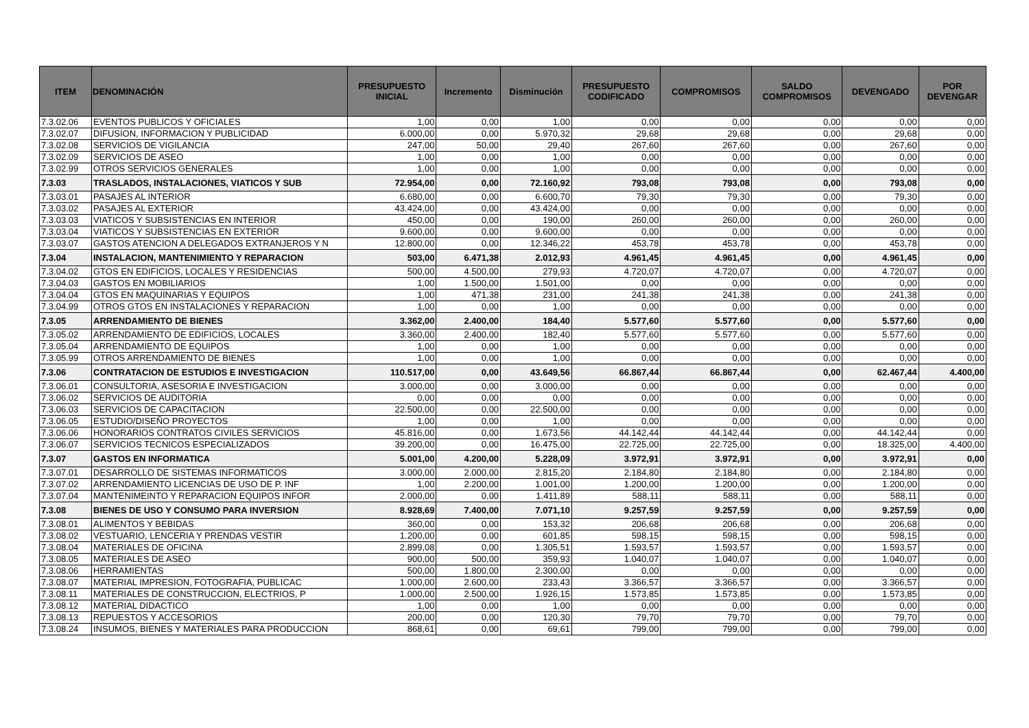| ITEM | DENOMINACIÓN | PRESUPUESTO INICIAL | Incremento | Disminución | PRESUPUESTO CODIFICADO | COMPROMISOS | SALDO COMPROMISOS | DEVENGADO | POR DEVENGAR |
| --- | --- | --- | --- | --- | --- | --- | --- | --- | --- |
| 7.3.02.06 | EVENTOS PUBLICOS Y OFICIALES | 1,00 | 0,00 | 1,00 | 0,00 | 0,00 | 0,00 | 0,00 | 0,00 |
| 7.3.02.07 | DIFUSION, INFORMACION Y PUBLICIDAD | 6.000,00 | 0,00 | 5.970,32 | 29,68 | 29,68 | 0,00 | 29,68 | 0,00 |
| 7.3.02.08 | SERVICIOS DE VIGILANCIA | 247,00 | 50,00 | 29,40 | 267,60 | 267,60 | 0,00 | 267,60 | 0,00 |
| 7.3.02.09 | SERVICIOS DE ASEO | 1,00 | 0,00 | 1,00 | 0,00 | 0,00 | 0,00 | 0,00 | 0,00 |
| 7.3.02.99 | OTROS SERVICIOS GENERALES | 1,00 | 0,00 | 1,00 | 0,00 | 0,00 | 0,00 | 0,00 | 0,00 |
| 7.3.03 | TRASLADOS, INSTALACIONES, VIATICOS Y SUB | 72.954,00 | 0,00 | 72.160,92 | 793,08 | 793,08 | 0,00 | 793,08 | 0,00 |
| 7.3.03.01 | PASAJES AL INTERIOR | 6.680,00 | 0,00 | 6.600,70 | 79,30 | 79,30 | 0,00 | 79,30 | 0,00 |
| 7.3.03.02 | PASAJES AL EXTERIOR | 43.424,00 | 0,00 | 43.424,00 | 0,00 | 0,00 | 0,00 | 0,00 | 0,00 |
| 7.3.03.03 | VIATICOS Y SUBSISTENCIAS EN INTERIOR | 450,00 | 0,00 | 190,00 | 260,00 | 260,00 | 0,00 | 260,00 | 0,00 |
| 7.3.03.04 | VIATICOS Y SUBSISTENCIAS EN EXTERIOR | 9.600,00 | 0,00 | 9.600,00 | 0,00 | 0,00 | 0,00 | 0,00 | 0,00 |
| 7.3.03.07 | GASTOS ATENCION A DELEGADOS EXTRANJEROS Y N | 12.800,00 | 0,00 | 12.346,22 | 453,78 | 453,78 | 0,00 | 453,78 | 0,00 |
| 7.3.04 | INSTALACION, MANTENIMIENTO Y REPARACION | 503,00 | 6.471,38 | 2.012,93 | 4.961,45 | 4.961,45 | 0,00 | 4.961,45 | 0,00 |
| 7.3.04.02 | GTOS EN EDIFICIOS, LOCALES Y RESIDENCIAS | 500,00 | 4.500,00 | 279,93 | 4.720,07 | 4.720,07 | 0,00 | 4.720,07 | 0,00 |
| 7.3.04.03 | GASTOS EN MOBILIARIOS | 1,00 | 1.500,00 | 1.501,00 | 0,00 | 0,00 | 0,00 | 0,00 | 0,00 |
| 7.3.04.04 | GTOS EN MAQUINARIAS Y EQUIPOS | 1,00 | 471,38 | 231,00 | 241,38 | 241,38 | 0,00 | 241,38 | 0,00 |
| 7.3.04.99 | OTROS GTOS EN INSTALACIONES Y REPARACION | 1,00 | 0,00 | 1,00 | 0,00 | 0,00 | 0,00 | 0,00 | 0,00 |
| 7.3.05 | ARRENDAMIENTO DE BIENES | 3.362,00 | 2.400,00 | 184,40 | 5.577,60 | 5.577,60 | 0,00 | 5.577,60 | 0,00 |
| 7.3.05.02 | ARRENDAMIENTO DE EDIFICIOS, LOCALES | 3.360,00 | 2.400,00 | 182,40 | 5.577,60 | 5.577,60 | 0,00 | 5.577,60 | 0,00 |
| 7.3.05.04 | ARRENDAMIENTO DE EQUIPOS | 1,00 | 0,00 | 1,00 | 0,00 | 0,00 | 0,00 | 0,00 | 0,00 |
| 7.3.05.99 | OTROS ARRENDAMIENTO DE BIENES | 1,00 | 0,00 | 1,00 | 0,00 | 0,00 | 0,00 | 0,00 | 0,00 |
| 7.3.06 | CONTRATACION DE ESTUDIOS E INVESTIGACION | 110.517,00 | 0,00 | 43.649,56 | 66.867,44 | 66.867,44 | 0,00 | 62.467,44 | 4.400,00 |
| 7.3.06.01 | CONSULTORIA, ASESORIA E INVESTIGACION | 3.000,00 | 0,00 | 3.000,00 | 0,00 | 0,00 | 0,00 | 0,00 | 0,00 |
| 7.3.06.02 | SERVICIOS DE AUDITORIA | 0,00 | 0,00 | 0,00 | 0,00 | 0,00 | 0,00 | 0,00 | 0,00 |
| 7.3.06.03 | SERVICIOS DE CAPACITACION | 22.500,00 | 0,00 | 22.500,00 | 0,00 | 0,00 | 0,00 | 0,00 | 0,00 |
| 7.3.06.05 | ESTUDIO/DISEÑO PROYECTOS | 1,00 | 0,00 | 1,00 | 0,00 | 0,00 | 0,00 | 0,00 | 0,00 |
| 7.3.06.06 | HONORARIOS CONTRATOS CIVILES SERVICIOS | 45.816,00 | 0,00 | 1.673,56 | 44.142,44 | 44.142,44 | 0,00 | 44.142,44 | 0,00 |
| 7.3.06.07 | SERVICIOS TECNICOS ESPECIALIZADOS | 39.200,00 | 0,00 | 16.475,00 | 22.725,00 | 22.725,00 | 0,00 | 18.325,00 | 4.400,00 |
| 7.3.07 | GASTOS EN INFORMATICA | 5.001,00 | 4.200,00 | 5.228,09 | 3.972,91 | 3.972,91 | 0,00 | 3.972,91 | 0,00 |
| 7.3.07.01 | DESARROLLO DE SISTEMAS INFORMATICOS | 3.000,00 | 2.000,00 | 2.815,20 | 2.184,80 | 2.184,80 | 0,00 | 2.184,80 | 0,00 |
| 7.3.07.02 | ARRENDAMIENTO LICENCIAS DE USO DE P. INF | 1,00 | 2.200,00 | 1.001,00 | 1.200,00 | 1.200,00 | 0,00 | 1.200,00 | 0,00 |
| 7.3.07.04 | MANTENIMEINTO Y REPARACION EQUIPOS INFOR | 2.000,00 | 0,00 | 1.411,89 | 588,11 | 588,11 | 0,00 | 588,11 | 0,00 |
| 7.3.08 | BIENES DE USO Y CONSUMO PARA INVERSION | 8.928,69 | 7.400,00 | 7.071,10 | 9.257,59 | 9.257,59 | 0,00 | 9.257,59 | 0,00 |
| 7.3.08.01 | ALIMENTOS Y BEBIDAS | 360,00 | 0,00 | 153,32 | 206,68 | 206,68 | 0,00 | 206,68 | 0,00 |
| 7.3.08.02 | VESTUARIO, LENCERIA Y PRENDAS VESTIR | 1.200,00 | 0,00 | 601,85 | 598,15 | 598,15 | 0,00 | 598,15 | 0,00 |
| 7.3.08.04 | MATERIALES DE OFICINA | 2.899,08 | 0,00 | 1.305,51 | 1.593,57 | 1.593,57 | 0,00 | 1.593,57 | 0,00 |
| 7.3.08.05 | MATERIALES DE ASEO | 900,00 | 500,00 | 359,93 | 1.040,07 | 1.040,07 | 0,00 | 1.040,07 | 0,00 |
| 7.3.08.06 | HERRAMIENTAS | 500,00 | 1.800,00 | 2.300,00 | 0,00 | 0,00 | 0,00 | 0,00 | 0,00 |
| 7.3.08.07 | MATERIAL IMPRESION, FOTOGRAFIA, PUBLICAC | 1.000,00 | 2.600,00 | 233,43 | 3.366,57 | 3.366,57 | 0,00 | 3.366,57 | 0,00 |
| 7.3.08.11 | MATERIALES DE CONSTRUCCION, ELECTRIOS, P | 1.000,00 | 2.500,00 | 1.926,15 | 1.573,85 | 1.573,85 | 0,00 | 1.573,85 | 0,00 |
| 7.3.08.12 | MATERIAL DIDACTICO | 1,00 | 0,00 | 1,00 | 0,00 | 0,00 | 0,00 | 0,00 | 0,00 |
| 7.3.08.13 | REPUESTOS Y ACCESORIOS | 200,00 | 0,00 | 120,30 | 79,70 | 79,70 | 0,00 | 79,70 | 0,00 |
| 7.3.08.24 | INSUMOS, BIENES Y MATERIALES PARA PRODUCCION | 868,61 | 0,00 | 69,61 | 799,00 | 799,00 | 0,00 | 799,00 | 0,00 |